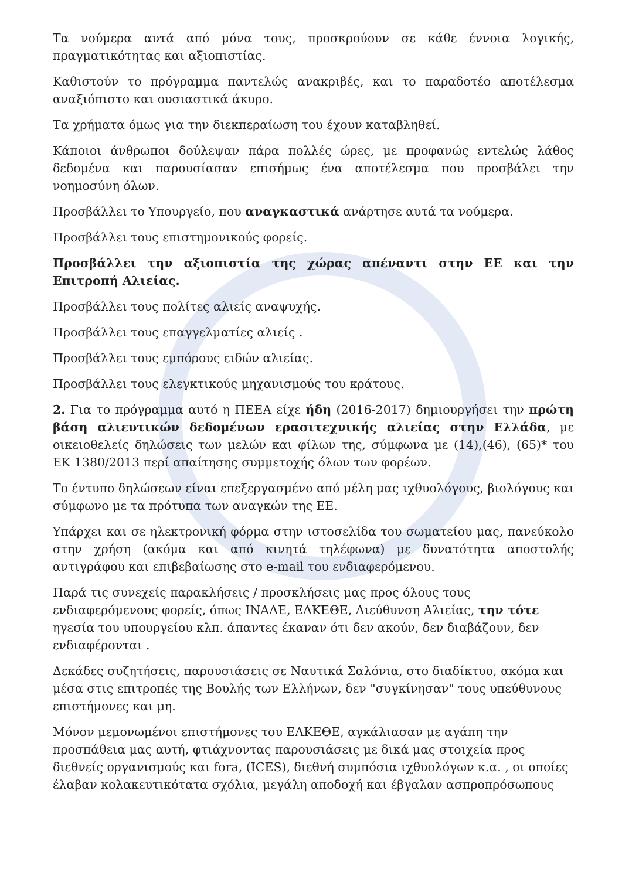Τα νούμερα αυτά από μόνα τους, προσκρούουν σε κάθε έννοια λογικής, πραγματικότητας και αξιοπιστίας.
Καθιστούν το πρόγραμμα παντελώς ανακριβές, και το παραδοτέο αποτέλεσμα αναξιόπιστο και ουσιαστικά άκυρο.
Τα χρήματα όμως για την διεκπεραίωση του έχουν καταβληθεί.
Κάποιοι άνθρωποι δούλεψαν πάρα πολλές ώρες, με προφανώς εντελώς λάθος δεδομένα και παρουσίασαν επισήμως ένα αποτέλεσμα που προσβάλει την νοημοσύνη όλων.
Προσβάλλει το Υπουργείο, που αναγκαστικά ανάρτησε αυτά τα νούμερα.
Προσβάλλει τους επιστημονικούς φορείς.
Προσβάλλει την αξιοπιστία της χώρας απέναντι στην ΕΕ και την Επιτροπή Αλιείας.
Προσβάλλει τους πολίτες αλιείς αναψυχής.
Προσβάλλει τους επαγγελματίες αλιείς .
Προσβάλλει τους εμπόρους ειδών αλιείας.
Προσβάλλει τους ελεγκτικούς μηχανισμούς του κράτους.
2. Για το πρόγραμμα αυτό η ΠΕΕΑ είχε ήδη (2016-2017) δημιουργήσει την πρώτη βάση αλιευτικών δεδομένων ερασιτεχνικής αλιείας στην Ελλάδα, με οικειοθελείς δηλώσεις των μελών και φίλων της, σύμφωνα με (14),(46), (65)* του ΕΚ 1380/2013 περί απαίτησης συμμετοχής όλων των φορέων.
Το έντυπο δηλώσεων είναι επεξεργασμένο από μέλη μας ιχθυολόγους, βιολόγους και σύμφωνο με τα πρότυπα των αναγκών της ΕΕ.
Υπάρχει και σε ηλεκτρονική φόρμα στην ιστοσελίδα του σωματείου μας, πανεύκολο στην χρήση (ακόμα και από κινητά τηλέφωνα) με δυνατότητα αποστολής αντιγράφου και επιβεβαίωσης στο e-mail του ενδιαφερόμενου.
Παρά τις συνεχείς παρακλήσεις / προσκλήσεις μας προς όλους τους ενδιαφερόμενους φορείς, όπως ΙΝΑΛΕ, ΕΛΚΕΘΕ, Διεύθυνση Αλιείας, την τότε ηγεσία του υπουργείου κλπ. άπαντες έκαναν ότι δεν ακούν, δεν διαβάζουν, δεν ενδιαφέρονται .
Δεκάδες συζητήσεις, παρουσιάσεις σε Ναυτικά Σαλόνια, στο διαδίκτυο, ακόμα και μέσα στις επιτροπές της Βουλής των Ελλήνων, δεν "συγκίνησαν" τους υπεύθυνους επιστήμονες και μη.
Μόνον μεμονωμένοι επιστήμονες του ΕΛΚΕΘΕ, αγκάλιασαν με αγάπη την προσπάθεια μας αυτή, φτιάχνοντας παρουσιάσεις με δικά μας στοιχεία προς διεθνείς οργανισμούς και fora, (ICES), διεθνή συμπόσια ιχθυολόγων κ.α. , οι οποίες έλαβαν κολακευτικότατα σχόλια, μεγάλη αποδοχή και έβγαλαν ασπροπρόσωπους